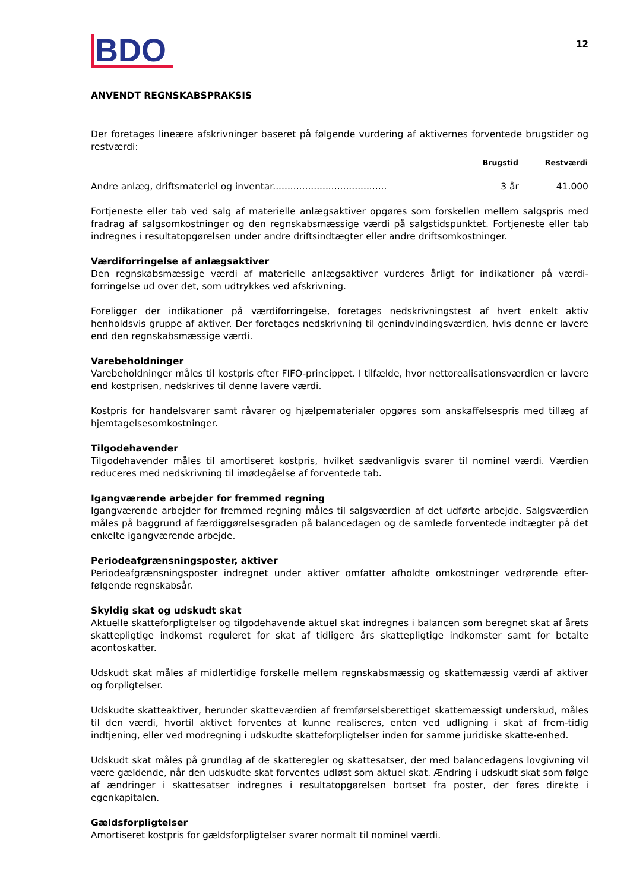BDO
12
ANVENDT REGNSKABSPRAKSIS
Der foretages lineære afskrivninger baseret på følgende vurdering af aktivernes forventede brugstider og restværdi:
| | Brugstid | Restværdi |
| --- | --- | --- |
| Andre anlæg, driftsmateriel og inventar....................................... | 3 år | 41.000 |
Fortjeneste eller tab ved salg af materielle anlægsaktiver opgøres som forskellen mellem salgspris med fradrag af salgsomkostninger og den regnskabsmæssige værdi på salgstidspunktet. Fortjeneste eller tab indregnes i resultatopgørelsen under andre driftsindtægter eller andre driftsomkostninger.
Værdiforringelse af anlægsaktiver
Den regnskabsmæssige værdi af materielle anlægsaktiver vurderes årligt for indikationer på værdi-forringelse ud over det, som udtrykkes ved afskrivning.
Foreligger der indikationer på værdiforringelse, foretages nedskrivningstest af hvert enkelt aktiv henholdsvis gruppe af aktiver. Der foretages nedskrivning til genindvindingsværdien, hvis denne er lavere end den regnskabsmæssige værdi.
Varebeholdninger
Varebeholdninger måles til kostpris efter FIFO-princippet. I tilfælde, hvor nettorealisationsværdien er lavere end kostprisen, nedskrives til denne lavere værdi.
Kostpris for handelsvarer samt råvarer og hjælpematerialer opgøres som anskaffelsespris med tillæg af hjemtagelsesomkostninger.
Tilgodehavender
Tilgodehavender måles til amortiseret kostpris, hvilket sædvanligvis svarer til nominel værdi. Værdien reduceres med nedskrivning til imødegåelse af forventede tab.
Igangværende arbejder for fremmed regning
Igangværende arbejder for fremmed regning måles til salgsværdien af det udførte arbejde. Salgsværdien måles på baggrund af færdiggørelsesgraden på balancedagen og de samlede forventede indtægter på det enkelte igangværende arbejde.
Periodeafgrænsningsposter, aktiver
Periodeafgrænsningsposter indregnet under aktiver omfatter afholdte omkostninger vedrørende efter-følgende regnskabsår.
Skyldig skat og udskudt skat
Aktuelle skatteforpligtelser og tilgodehavende aktuel skat indregnes i balancen som beregnet skat af årets skattepligtige indkomst reguleret for skat af tidligere års skattepligtige indkomster samt for betalte acontoskatter.
Udskudt skat måles af midlertidige forskelle mellem regnskabsmæssig og skattemæssig værdi af aktiver og forpligtelser.
Udskudte skatteaktiver, herunder skatteværdien af fremførselsberettiget skattemæssigt underskud, måles til den værdi, hvortil aktivet forventes at kunne realiseres, enten ved udligning i skat af frem-tidig indtjening, eller ved modregning i udskudte skatteforpligtelser inden for samme juridiske skatte-enhed.
Udskudt skat måles på grundlag af de skatteregler og skattesatser, der med balancedagens lovgivning vil være gældende, når den udskudte skat forventes udløst som aktuel skat. Ændring i udskudt skat som følge af ændringer i skattesatser indregnes i resultatopgørelsen bortset fra poster, der føres direkte i egenkapitalen.
Gældsforpligtelser
Amortiseret kostpris for gældsforpligtelser svarer normalt til nominel værdi.